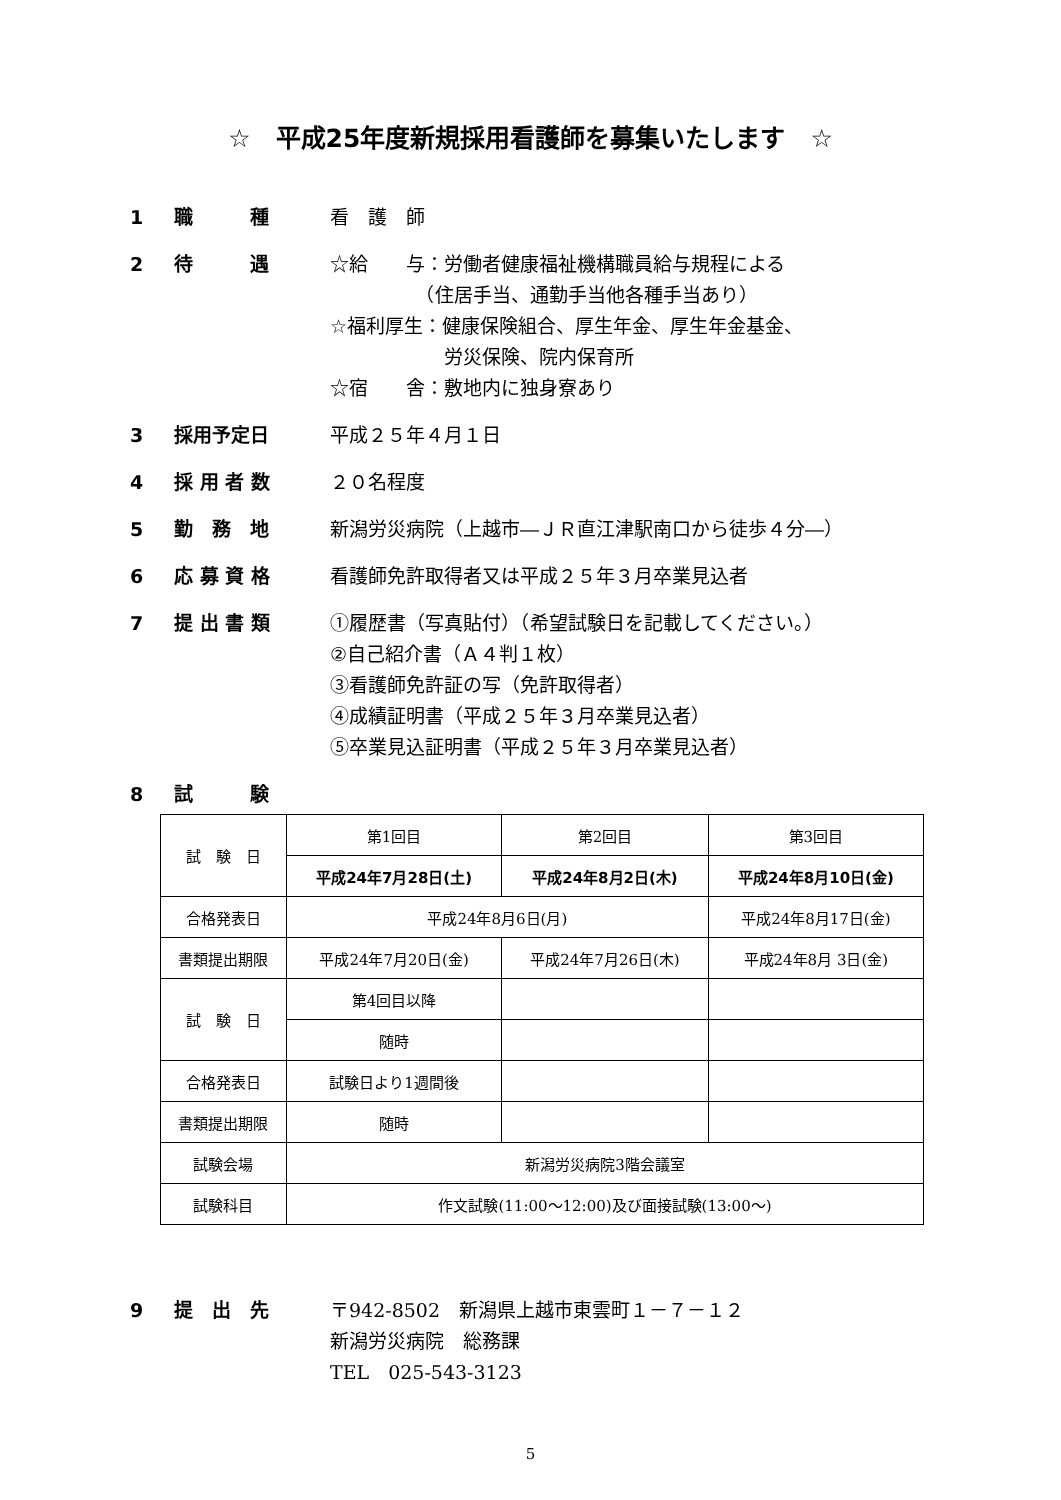☆　平成25年度新規採用看護師を募集いたします　☆
1 職　　　種 看　護　師
2 待　　　遇 ☆給　　与：労働者健康福祉機構職員給与規程による
　　　　　（住居手当、通勤手当他各種手当あり）
☆福利厚生：健康保険組合、厚生年金、厚生年金基金、
　　　　　　労災保険、院内保育所
☆宿　　舎：敷地内に独身寮あり
3 採用予定日 平成２５年４月１日
4 採 用 者 数 ２０名程度
5 勤　務　地 新潟労災病院（上越市―ＪＲ直江津駅南口から徒歩４分―）
6 応 募 資 格 看護師免許取得者又は平成２５年３月卒業見込者
7 提 出 書 類 ①履歴書（写真貼付）（希望試験日を記載してください。）
②自己紹介書（Ａ４判１枚）
③看護師免許証の写（免許取得者）
④成績証明書（平成２５年３月卒業見込者）
⑤卒業見込証明書（平成２５年３月卒業見込者）
8 試　　　験
| 試 験 日 | 第1回目 | 第2回目 | 第3回目 |
| | 平成24年7月28日(土) | 平成24年8月2日(木) | 平成24年8月10日(金) |
| 合格発表日 | 平成24年8月6日(月) | | 平成24年8月17日(金) |
| 書類提出期限 | 平成24年7月20日(金) | 平成24年7月26日(木) | 平成24年8月 3日(金) |
| 試 験 日 | 第4回目以降 | | |
| | 随時 | | |
| 合格発表日 | 試験日より1週間後 | | |
| 書類提出期限 | 随時 | | |
| 試験会場 | 新潟労災病院3階会議室 | | |
| 試験科目 | 作文試験(11:00～12:00)及び面接試験(13:00～) | | |
9 提　出　先 〒942-8502　新潟県上越市東雲町１－７－１２
新潟労災病院　総務課
TEL　025-543-3123
5